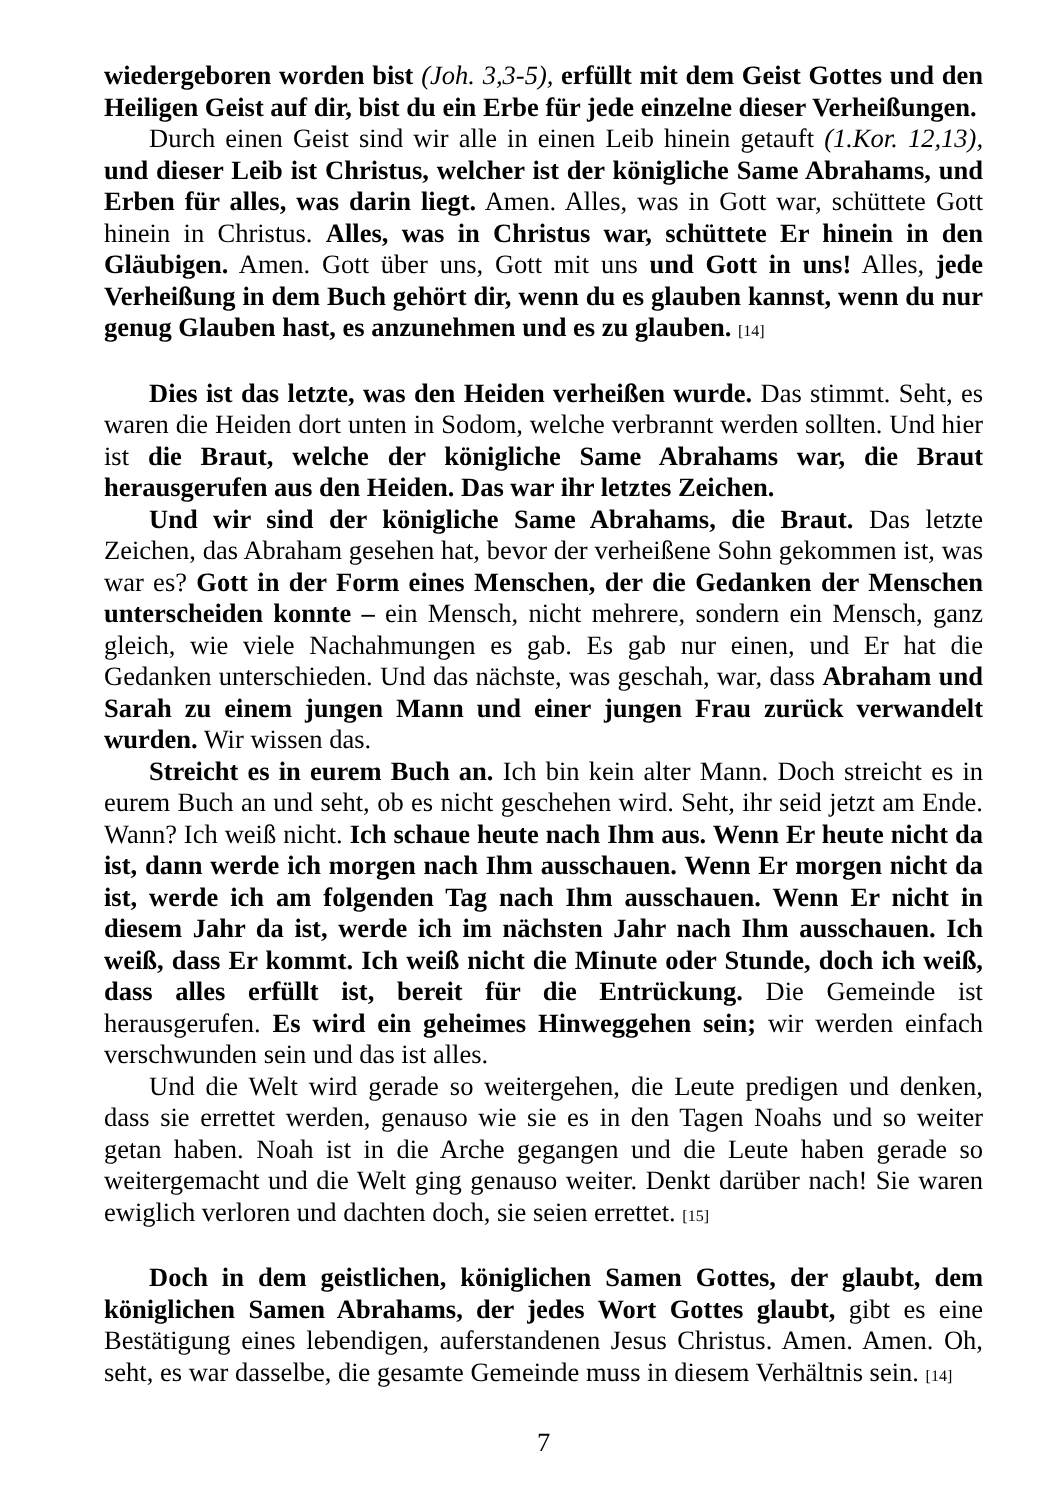wiedergeboren worden bist (Joh. 3,3-5), erfüllt mit dem Geist Gottes und den Heiligen Geist auf dir, bist du ein Erbe für jede einzelne dieser Verheißungen.
Durch einen Geist sind wir alle in einen Leib hinein getauft (1.Kor. 12,13), und dieser Leib ist Christus, welcher ist der königliche Same Abrahams, und Erben für alles, was darin liegt. Amen. Alles, was in Gott war, schüttete Gott hinein in Christus. Alles, was in Christus war, schüttete Er hinein in den Gläubigen. Amen. Gott über uns, Gott mit uns und Gott in uns! Alles, jede Verheißung in dem Buch gehört dir, wenn du es glauben kannst, wenn du nur genug Glauben hast, es anzunehmen und es zu glauben. [14]
Dies ist das letzte, was den Heiden verheißen wurde. Das stimmt. Seht, es waren die Heiden dort unten in Sodom, welche verbrannt werden sollten. Und hier ist die Braut, welche der königliche Same Abrahams war, die Braut herausgerufen aus den Heiden. Das war ihr letztes Zeichen.
Und wir sind der königliche Same Abrahams, die Braut. Das letzte Zeichen, das Abraham gesehen hat, bevor der verheißene Sohn gekommen ist, was war es? Gott in der Form eines Menschen, der die Gedanken der Menschen unterscheiden konnte – ein Mensch, nicht mehrere, sondern ein Mensch, ganz gleich, wie viele Nachahmungen es gab. Es gab nur einen, und Er hat die Gedanken unterschieden. Und das nächste, was geschah, war, dass Abraham und Sarah zu einem jungen Mann und einer jungen Frau zurück verwandelt wurden. Wir wissen das.
Streicht es in eurem Buch an. Ich bin kein alter Mann. Doch streicht es in eurem Buch an und seht, ob es nicht geschehen wird. Seht, ihr seid jetzt am Ende. Wann? Ich weiß nicht. Ich schaue heute nach Ihm aus. Wenn Er heute nicht da ist, dann werde ich morgen nach Ihm ausschauen. Wenn Er morgen nicht da ist, werde ich am folgenden Tag nach Ihm ausschauen. Wenn Er nicht in diesem Jahr da ist, werde ich im nächsten Jahr nach Ihm ausschauen. Ich weiß, dass Er kommt. Ich weiß nicht die Minute oder Stunde, doch ich weiß, dass alles erfüllt ist, bereit für die Entrückung. Die Gemeinde ist herausgerufen. Es wird ein geheimes Hinweggehen sein; wir werden einfach verschwunden sein und das ist alles.
Und die Welt wird gerade so weitergehen, die Leute predigen und denken, dass sie errettet werden, genauso wie sie es in den Tagen Noahs und so weiter getan haben. Noah ist in die Arche gegangen und die Leute haben gerade so weitergemacht und die Welt ging genauso weiter. Denkt darüber nach! Sie waren ewiglich verloren und dachten doch, sie seien errettet. [15]
Doch in dem geistlichen, königlichen Samen Gottes, der glaubt, dem königlichen Samen Abrahams, der jedes Wort Gottes glaubt, gibt es eine Bestätigung eines lebendigen, auferstandenen Jesus Christus. Amen. Amen. Oh, seht, es war dasselbe, die gesamte Gemeinde muss in diesem Verhältnis sein. [14]
7